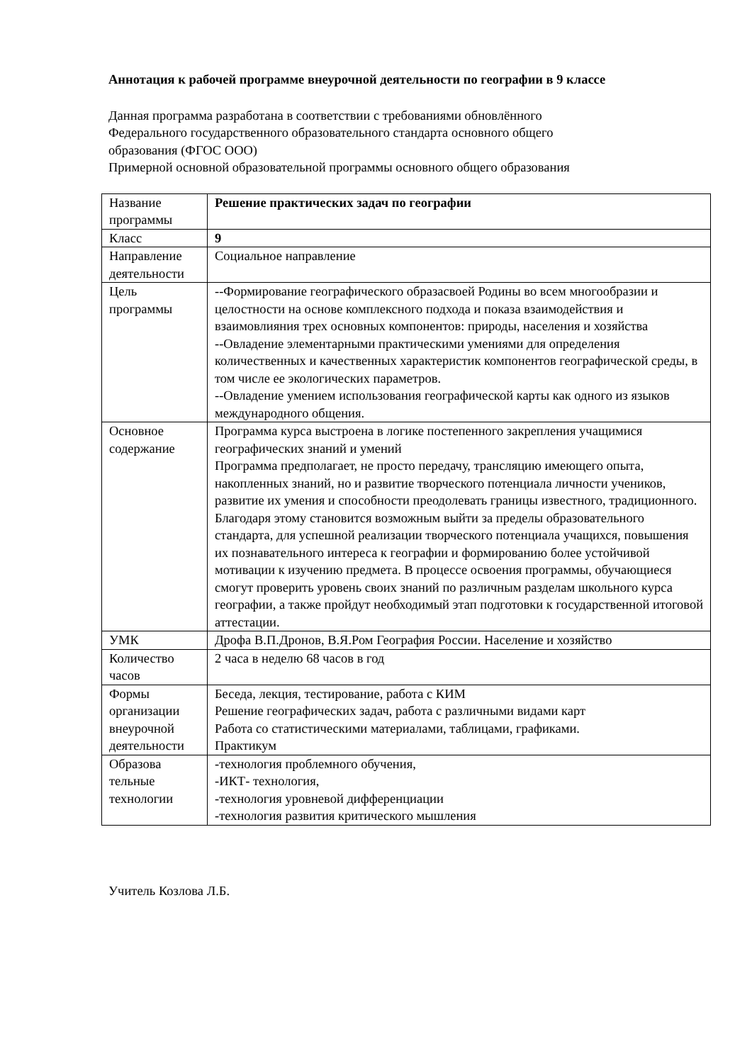Аннотация к рабочей программе внеурочной деятельности по географии в 9 классе
Данная программа разработана в соответствии с требованиями обновлённого
Федерального государственного образовательного стандарта основного общего
образования (ФГОС ООО)
Примерной основной образовательной программы основного общего образования
| Название программы | Решение практических задач по географии |
| Класс | 9 |
| Направление деятельности | Социальное направление |
| Цель программы | --Формирование географического образасвоей Родины во всем многообразии и целостности на основе комплексного подхода и показа взаимодействия и взаимовлияния трех основных компонентов: природы, населения и хозяйства --Овладение элементарными практическими умениями для определения количественных и качественных характеристик компонентов географической среды, в том числе ее экологических параметров. --Овладение умением использования географической карты как одного из языков международного общения. |
| Основное содержание | Программа курса выстроена в логике постепенного закрепления учащимися географических знаний и умений Программа предполагает, не просто передачу, трансляцию имеющего опыта, накопленных знаний, но и развитие творческого потенциала личности учеников, развитие их умения и способности преодолевать границы известного, традиционного. Благодаря этому становится возможным выйти за пределы образовательного стандарта, для успешной реализации творческого потенциала учащихся, повышения их познавательного интереса к географии и формированию более устойчивой мотивации к изучению предмета. В процессе освоения программы, обучающиеся смогут проверить уровень своих знаний по различным разделам школьного курса географии, а также пройдут необходимый этап подготовки к государственной итоговой аттестации. |
| УМК | Дрофа В.П.Дронов, В.Я.Ром География России. Население и хозяйство |
| Количество часов | 2 часа в неделю 68 часов в год |
| Формы организации внеурочной деятельности | Беседа, лекция, тестирование, работа с КИМ Решение географических задач, работа с различными видами карт Работа со статистическими материалами, таблицами, графиками. Практикум |
| Образова тельные технологии | -технология проблемного обучения, -ИКТ- технология, -технология уровневой дифференциации -технология развития критического мышления |
Учитель Козлова Л.Б.